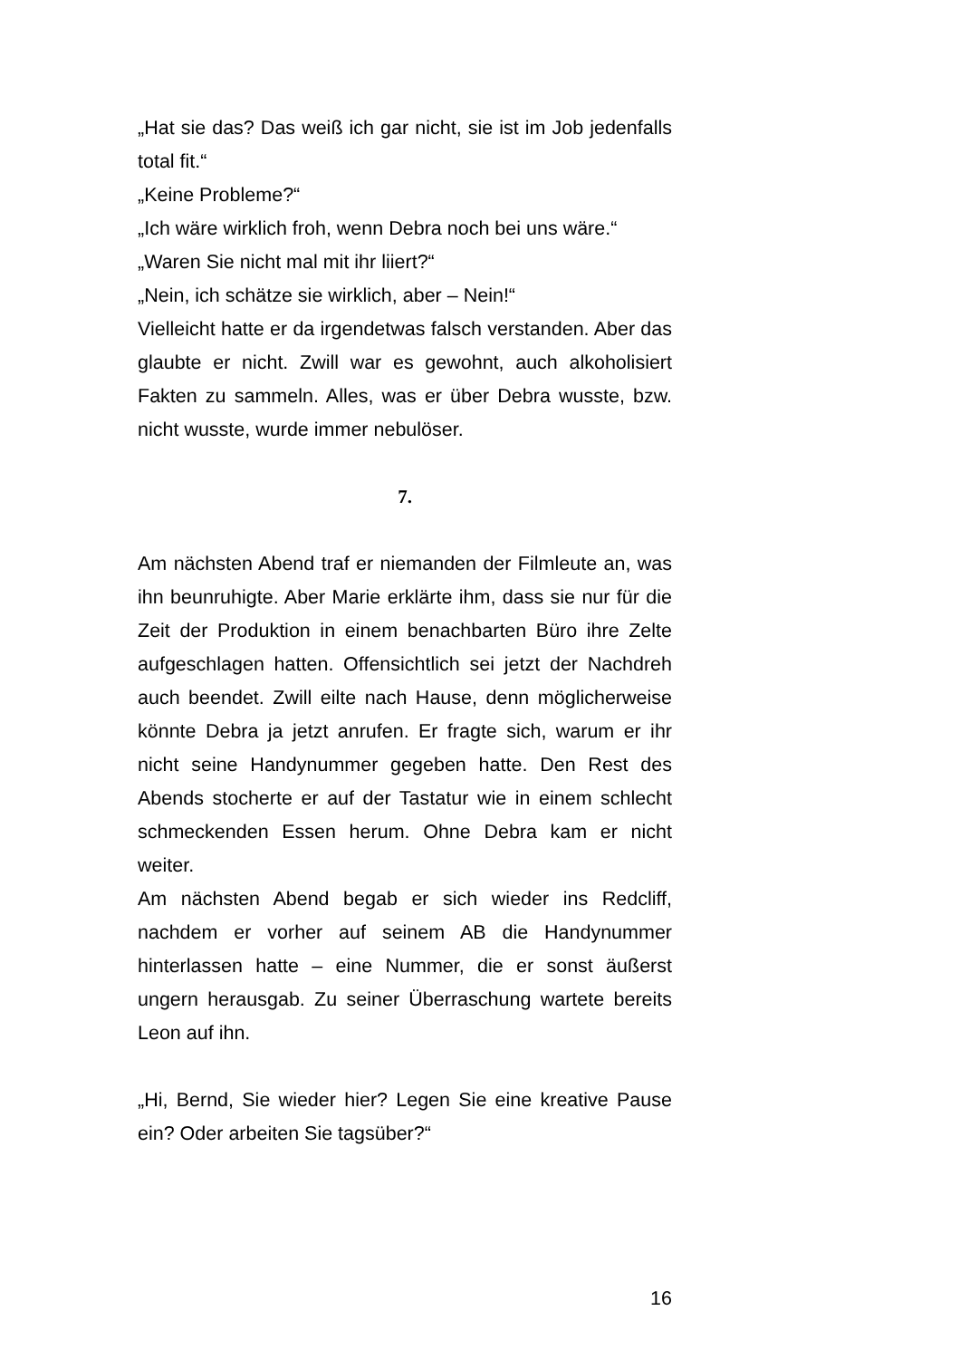„Hat sie das? Das weiß ich gar nicht, sie ist im Job jedenfalls total fit.“
„Keine Probleme?“
„Ich wäre wirklich froh, wenn Debra noch bei uns wäre.“
„Waren Sie nicht mal mit ihr liiert?“
„Nein, ich schätze sie wirklich, aber – Nein!“
Vielleicht hatte er da irgendetwas falsch verstanden. Aber das glaubte er nicht. Zwill war es gewohnt, auch alkoholisiert Fakten zu sammeln. Alles, was er über Debra wusste, bzw. nicht wusste, wurde immer nebulöser.
7.
Am nächsten Abend traf er niemanden der Filmleute an, was ihn beunruhigte. Aber Marie erklärte ihm, dass sie nur für die Zeit der Produktion in einem benachbarten Büro ihre Zelte aufgeschlagen hatten. Offensichtlich sei jetzt der Nachdreh auch beendet. Zwill eilte nach Hause, denn möglicherweise könnte Debra ja jetzt anrufen. Er fragte sich, warum er ihr nicht seine Handynummer gegeben hatte. Den Rest des Abends stocherte er auf der Tastatur wie in einem schlecht schmeckenden Essen herum. Ohne Debra kam er nicht weiter.
Am nächsten Abend begab er sich wieder ins Redcliff, nachdem er vorher auf seinem AB die Handynummer hinterlassen hatte – eine Nummer, die er sonst äußerst ungern herausgab. Zu seiner Überraschung wartete bereits Leon auf ihn.
„Hi, Bernd, Sie wieder hier? Legen Sie eine kreative Pause ein? Oder arbeiten Sie tagsüber?“
16